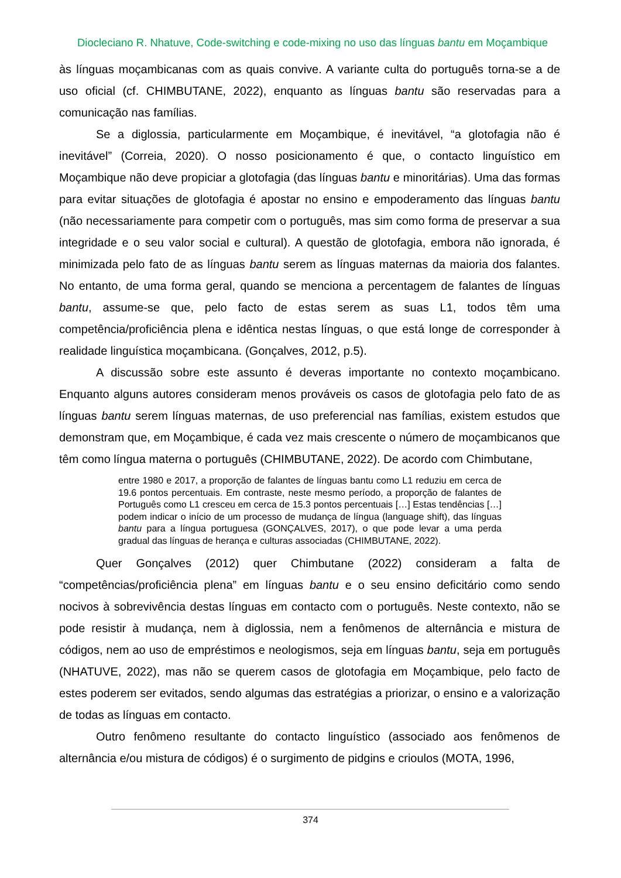Diocleciano R. Nhatuve, Code-switching e code-mixing no uso das línguas bantu em Moçambique
às línguas moçambicanas com as quais convive. A variante culta do português torna-se a de uso oficial (cf. CHIMBUTANE, 2022), enquanto as línguas bantu são reservadas para a comunicação nas famílias.
Se a diglossia, particularmente em Moçambique, é inevitável, “a glotofagia não é inevitável” (Correia, 2020). O nosso posicionamento é que, o contacto linguístico em Moçambique não deve propiciar a glotofagia (das línguas bantu e minoritárias). Uma das formas para evitar situações de glotofagia é apostar no ensino e empoderamento das línguas bantu (não necessariamente para competir com o português, mas sim como forma de preservar a sua integridade e o seu valor social e cultural). A questão de glotofagia, embora não ignorada, é minimizada pelo fato de as línguas bantu serem as línguas maternas da maioria dos falantes. No entanto, de uma forma geral, quando se menciona a percentagem de falantes de línguas bantu, assume-se que, pelo facto de estas serem as suas L1, todos têm uma competência/proficiência plena e idêntica nestas línguas, o que está longe de corresponder à realidade linguística moçambicana. (Gonçalves, 2012, p.5).
A discussão sobre este assunto é deveras importante no contexto moçambicano. Enquanto alguns autores consideram menos prováveis os casos de glotofagia pelo fato de as línguas bantu serem línguas maternas, de uso preferencial nas famílias, existem estudos que demonstram que, em Moçambique, é cada vez mais crescente o número de moçambicanos que têm como língua materna o português (CHIMBUTANE, 2022). De acordo com Chimbutane,
entre 1980 e 2017, a proporção de falantes de línguas bantu como L1 reduziu em cerca de 19.6 pontos percentuais. Em contraste, neste mesmo período, a proporção de falantes de Português como L1 cresceu em cerca de 15.3 pontos percentuais […] Estas tendências […] podem indicar o início de um processo de mudança de língua (language shift), das línguas bantu para a língua portuguesa (GONÇALVES, 2017), o que pode levar a uma perda gradual das línguas de herança e culturas associadas (CHIMBUTANE, 2022).
Quer Gonçalves (2012) quer Chimbutane (2022) consideram a falta de “competências/proficiência plena” em línguas bantu e o seu ensino deficitário como sendo nocivos à sobrevivência destas línguas em contacto com o português. Neste contexto, não se pode resistir à mudança, nem à diglossia, nem a fenômenos de alternância e mistura de códigos, nem ao uso de empréstimos e neologismos, seja em línguas bantu, seja em português (NHATUVE, 2022), mas não se querem casos de glotofagia em Moçambique, pelo facto de estes poderem ser evitados, sendo algumas das estratégias a priorizar, o ensino e a valorização de todas as línguas em contacto.
Outro fenômeno resultante do contacto linguístico (associado aos fenômenos de alternância e/ou mistura de códigos) é o surgimento de pidgins e crioulos (MOTA, 1996,
374